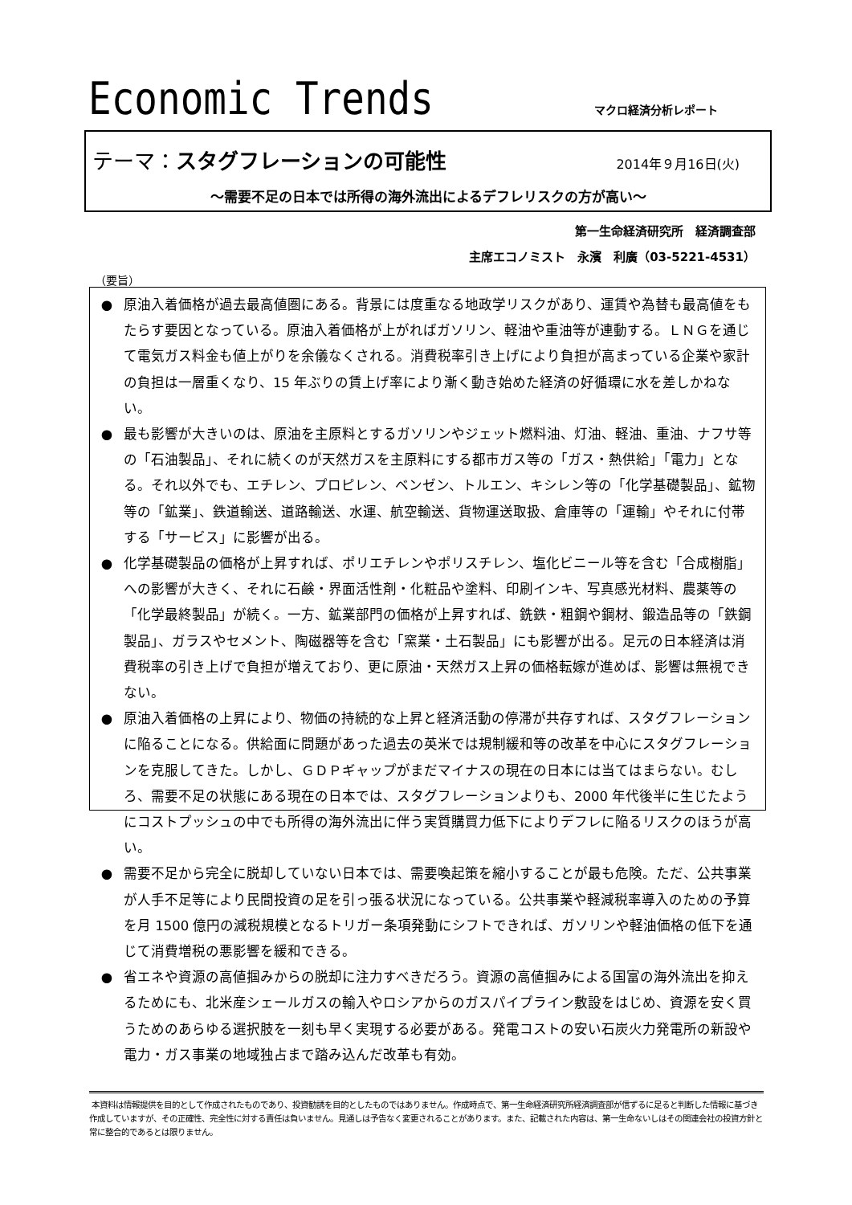Economic Trends マクロ経済分析レポート
テーマ：スタグフレーションの可能性 2014年９月16日(火)
～需要不足の日本では所得の海外流出によるデフレリスクの方が高い～
第一生命経済研究所　経済調査部
主席エコノミスト　永濱　利廣（03-5221-4531）
（要旨）
● 原油入着価格が過去最高値圏にある。背景には度重なる地政学リスクがあり、運賃や為替も最高値をもたらす要因となっている。原油入着価格が上がればガソリン、軽油や重油等が連動する。ＬＮＧを通じて電気ガス料金も値上がりを余儀なくされる。消費税率引き上げにより負担が高まっている企業や家計の負担は一層重くなり、15 年ぶりの賃上げ率により漸く動き始めた経済の好循環に水を差しかねない。
● 最も影響が大きいのは、原油を主原料とするガソリンやジェット燃料油、灯油、軽油、重油、ナフサ等の「石油製品」、それに続くのが天然ガスを主原料にする都市ガス等の「ガス・熱供給」「電力」となる。それ以外でも、エチレン、プロピレン、ベンゼン、トルエン、キシレン等の「化学基礎製品」、鉱物等の「鉱業」、鉄道輸送、道路輸送、水運、航空輸送、貨物運送取扱、倉庫等の「運輸」やそれに付帯する「サービス」に影響が出る。
● 化学基礎製品の価格が上昇すれば、ポリエチレンやポリスチレン、塩化ビニール等を含む「合成樹脂」への影響が大きく、それに石鹸・界面活性剤・化粧品や塗料、印刷インキ、写真感光材料、農薬等の「化学最終製品」が続く。一方、鉱業部門の価格が上昇すれば、銑鉄・粗鋼や鋼材、鍛造品等の「鉄鋼製品」、ガラスやセメント、陶磁器等を含む「窯業・土石製品」にも影響が出る。足元の日本経済は消費税率の引き上げで負担が増えており、更に原油・天然ガス上昇の価格転嫁が進めば、影響は無視できない。
● 原油入着価格の上昇により、物価の持続的な上昇と経済活動の停滞が共存すれば、スタグフレーションに陥ることになる。供給面に問題があった過去の英米では規制緩和等の改革を中心にスタグフレーションを克服してきた。しかし、ＧＤＰギャップがまだマイナスの現在の日本には当てはまらない。むしろ、需要不足の状態にある現在の日本では、スタグフレーションよりも、2000 年代後半に生じたようにコストプッシュの中でも所得の海外流出に伴う実質購買力低下によりデフレに陥るリスクのほうが高い。
● 需要不足から完全に脱却していない日本では、需要喚起策を縮小することが最も危険。ただ、公共事業が人手不足等により民間投資の足を引っ張る状況になっている。公共事業や軽減税率導入のための予算を月 1500 億円の減税規模となるトリガー条項発動にシフトできれば、ガソリンや軽油価格の低下を通じて消費増税の悪影響を緩和できる。
● 省エネや資源の高値掴みからの脱却に注力すべきだろう。資源の高値掴みによる国富の海外流出を抑えるためにも、北米産シェールガスの輸入やロシアからのガスパイプライン敷設をはじめ、資源を安く買うためのあらゆる選択肢を一刻も早く実現する必要がある。発電コストの安い石炭火力発電所の新設や電力・ガス事業の地域独占まで踏み込んだ改革も有効。
本資料は情報提供を目的として作成されたものであり、投資勧誘を目的としたものではありません。作成時点で、第一生命経済研究所経済調査部が信ずるに足ると判断した情報に基づき作成していますが、その正確性、完全性に対する責任は負いません。見通しは予告なく変更されることがあります。また、記載された内容は、第一生命ないしはその関連会社の投資方針と常に整合的であるとは限りません。